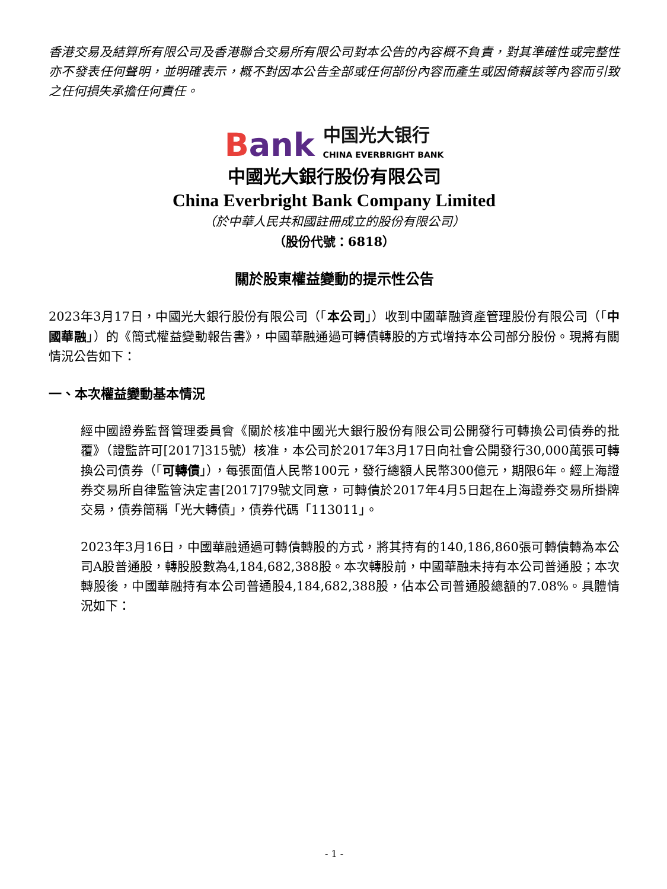香港交易及結算所有限公司及香港聯合交易所有限公司對本公告的內容概不負責，對其準確性或完整性亦不發表任何聲明，並明確表示，概不對因本公告全部或任何部份內容而產生或因倚賴該等內容而引致之任何損失承擔任何責任。
Bank
中国光大银行
CHINA EVERBRIGHT BANK
中國光大銀行股份有限公司
China Everbright Bank Company Limited
（於中華人民共和國註冊成立的股份有限公司）
（股份代號：6818）
關於股東權益變動的提示性公告
2023年3月17日，中國光大銀行股份有限公司（「本公司」）收到中國華融資產管理股份有限公司（「中國華融」）的《簡式權益變動報告書》，中國華融通過可轉債轉股的方式增持本公司部分股份。現將有關情況公告如下：
一、本次權益變動基本情況
經中國證券監督管理委員會《關於核准中國光大銀行股份有限公司公開發行可轉換公司債券的批覆》（證監許可[2017]315號）核准，本公司於2017年3月17日向社會公開發行30,000萬張可轉換公司債券（「可轉債」），每張面值人民幣100元，發行總額人民幣300億元，期限6年。經上海證券交易所自律監管決定書[2017]79號文同意，可轉債於2017年4月5日起在上海證券交易所掛牌交易，債券簡稱「光大轉債」，債券代碼「113011」。
2023年3月16日，中國華融通過可轉債轉股的方式，將其持有的140,186,860張可轉債轉為本公司A股普通股，轉股股數為4,184,682,388股。本次轉股前，中國華融未持有本公司普通股；本次轉股後，中國華融持有本公司普通股4,184,682,388股，佔本公司普通股總額的7.08%。具體情況如下：
- 1 -